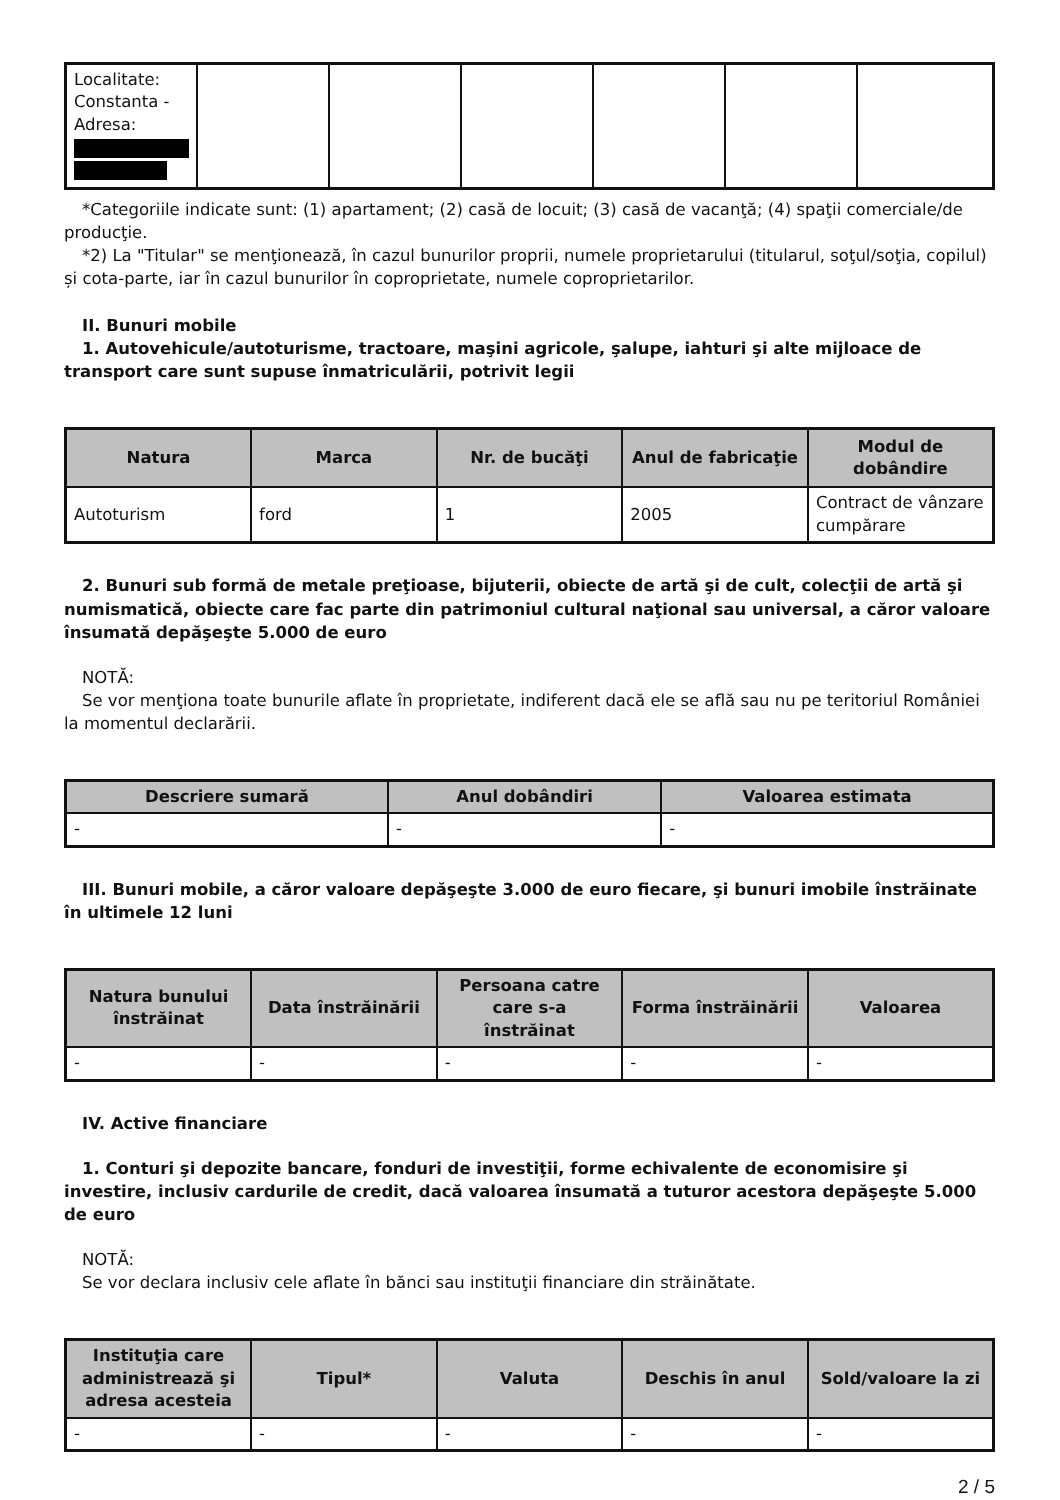| Localitate: Constanta - Adresa: | | | | | | |
*Categoriile indicate sunt: (1) apartament; (2) casă de locuit; (3) casă de vacanţă; (4) spaţii comerciale/de producţie.
*2) La "Titular" se menţionează, în cazul bunurilor proprii, numele proprietarului (titularul, soţul/soţia, copilul) și cota-parte, iar în cazul bunurilor în coproprietate, numele coproprietarilor.
II. Bunuri mobile
1. Autovehicule/autoturisme, tractoare, maşini agricole, şalupe, iahturi şi alte mijloace de transport care sunt supuse înmatriculării, potrivit legii
| Natura | Marca | Nr. de bucăţi | Anul de fabricaţie | Modul de dobândire |
| --- | --- | --- | --- | --- |
| Autoturism | ford | 1 | 2005 | Contract de vânzare cumpărare |
2. Bunuri sub formă de metale preţioase, bijuterii, obiecte de artă şi de cult, colecţii de artă şi numismatică, obiecte care fac parte din patrimoniul cultural naţional sau universal, a căror valoare însumată depăşeşte 5.000 de euro
NOTĂ:
Se vor menţiona toate bunurile aflate în proprietate, indiferent dacă ele se află sau nu pe teritoriul României la momentul declarării.
| Descriere sumară | Anul dobândiri | Valoarea estimata |
| --- | --- | --- |
| - | - | - |
III. Bunuri mobile, a căror valoare depăşeşte 3.000 de euro fiecare, şi bunuri imobile înstrăinate în ultimele 12 luni
| Natura bunului înstrăinat | Data înstrăinării | Persoana catre care s-a înstrăinat | Forma înstrăinării | Valoarea |
| --- | --- | --- | --- | --- |
| - | - | - | - | - |
IV. Active financiare
1. Conturi şi depozite bancare, fonduri de investiţii, forme echivalente de economisire şi investire, inclusiv cardurile de credit, dacă valoarea însumată a tuturor acestora depăşeşte 5.000 de euro
NOTĂ:
Se vor declara inclusiv cele aflate în bănci sau instituţii financiare din străinătate.
| Instituţia care administrează şi adresa acesteia | Tipul* | Valuta | Deschis în anul | Sold/valoare la zi |
| --- | --- | --- | --- | --- |
| - | - | - | - | - |
2 / 5